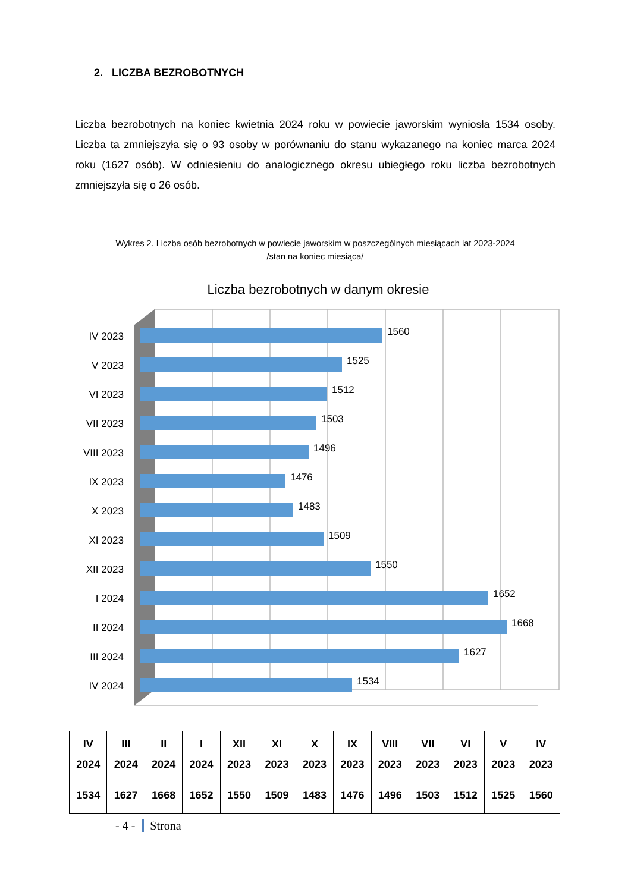2. LICZBA BEZROBOTNYCH
Liczba bezrobotnych na koniec kwietnia 2024 roku w powiecie jaworskim wyniosła 1534 osoby. Liczba ta zmniejszyła się o 93 osoby w porównaniu do stanu wykazanego na koniec marca 2024 roku (1627 osób). W odniesieniu do analogicznego okresu ubiegłego roku liczba bezrobotnych zmniejszyła się o 26 osób.
Wykres 2. Liczba osób bezrobotnych w powiecie jaworskim w poszczególnych miesiącach lat 2023-2024
/stan na koniec miesiąca/
Liczba bezrobotnych w danym okresie
IV 2023
V 2023
VI 2023
VII 2023
VIII 2023
IX 2023
X 2023
XI 2023
XII 2023
I 2024
II 2024
III 2024
IV 2024
1560
1525
1512
1503
1496
1476
1483
1509
1550
1652
1668
1627
1534
| IV 2024 | III 2024 | II 2024 | I 2024 | XII 2023 | XI 2023 | X 2023 | IX 2023 | VIII 2023 | VII 2023 | VI 2023 | V 2023 | IV 2023 |
| --- | --- | --- | --- | --- | --- | --- | --- | --- | --- | --- | --- | --- |
| 1534 | 1627 | 1668 | 1652 | 1550 | 1509 | 1483 | 1476 | 1496 | 1503 | 1512 | 1525 | 1560 |
- 4 - Strona